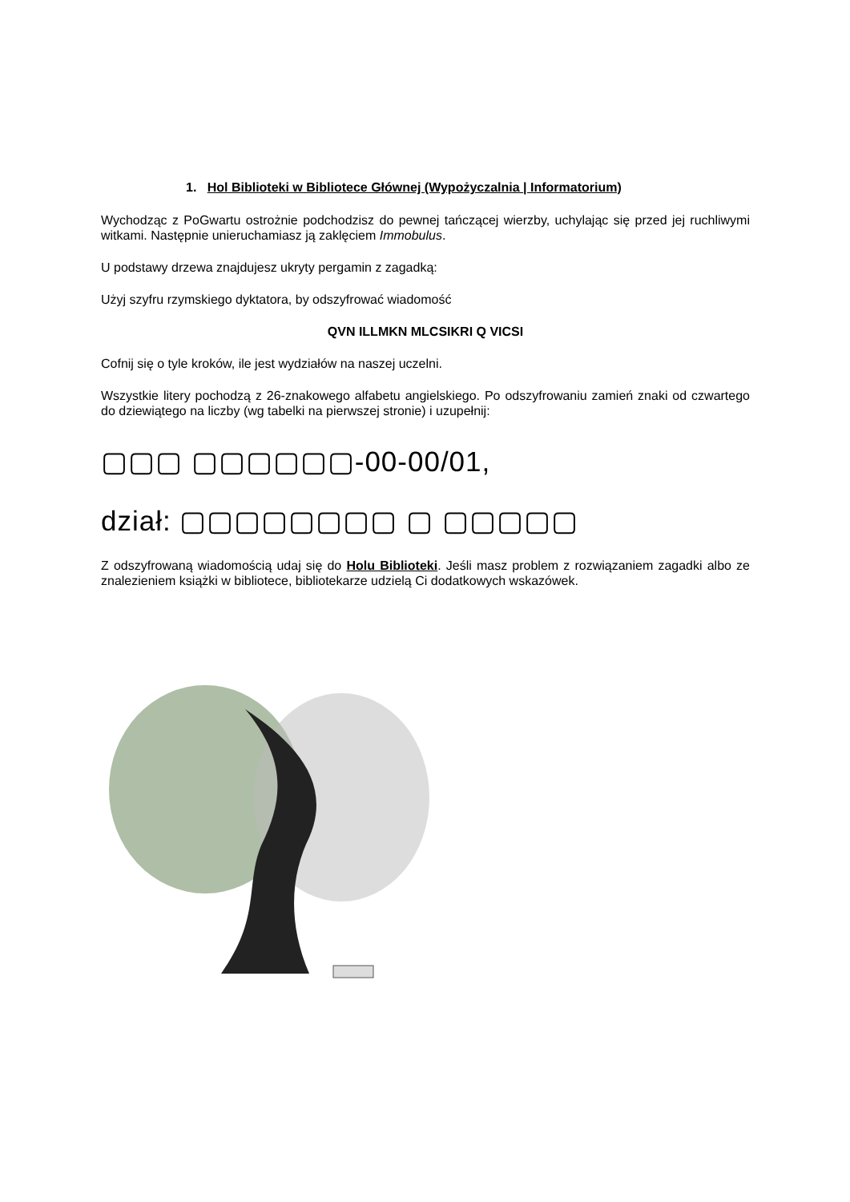1. Hol Biblioteki w Bibliotece Głównej (Wypożyczalnia | Informatorium)
Wychodząc z PoGwartu ostrożnie podchodzisz do pewnej tańczącej wierzby, uchylając się przed jej ruchliwymi witkami. Następnie unieruchamiasz ją zaklęciem Immobulus.
U podstawy drzewa znajdujesz ukryty pergamin z zagadką:
Użyj szyfru rzymskiego dyktatora, by odszyfrować wiadomość
QVN ILLMKN MLCSIKRI Q VICSI
Cofnij się o tyle kroków, ile jest wydziałów na naszej uczelni.
Wszystkie litery pochodzą z 26-znakowego alfabetu angielskiego. Po odszyfrowaniu zamień znaki od czwartego do dziewiątego na liczby (wg tabelki na pierwszej stronie) i uzupełnij:
▢▢▢ ▢▢▢▢▢▢-00-00/01,
dział: ▢▢▢▢▢▢▢▢ ▢ ▢▢▢▢▢
Z odszyfrowaną wiadomością udaj się do Holu Biblioteki. Jeśli masz problem z rozwiązaniem zagadki albo ze znalezieniem książki w bibliotece, bibliotekarze udzielą Ci dodatkowych wskazówek.